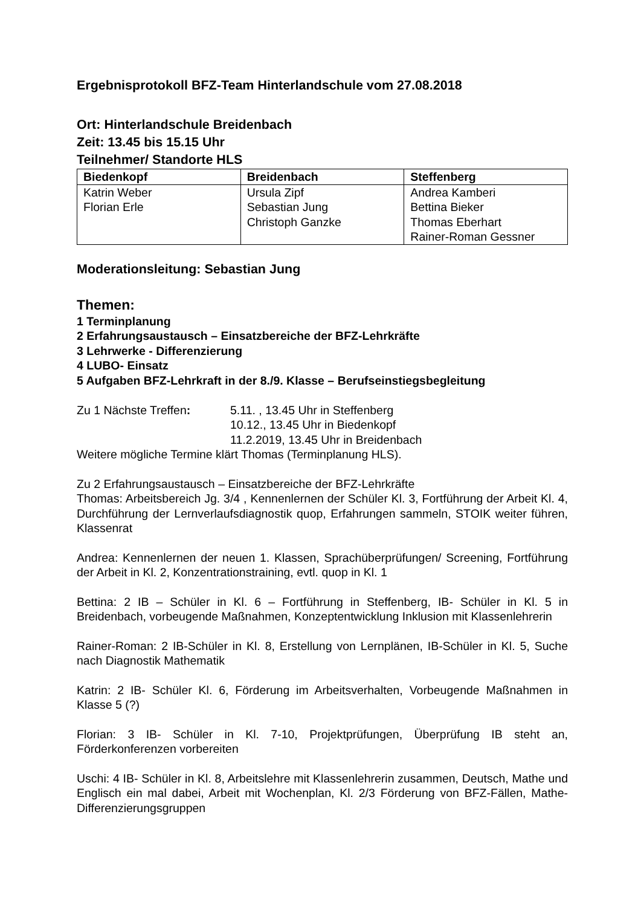Ergebnisprotokoll BFZ-Team Hinterlandschule vom 27.08.2018
Ort: Hinterlandschule Breidenbach
Zeit: 13.45 bis 15.15 Uhr
Teilnehmer/ Standorte HLS
| Biedenkopf | Breidenbach | Steffenberg |
| --- | --- | --- |
| Katrin Weber Florian Erle | Ursula Zipf Sebastian Jung Christoph Ganzke | Andrea Kamberi Bettina Bieker Thomas Eberhart Rainer-Roman Gessner |
Moderationsleitung: Sebastian Jung
Themen:
1 Terminplanung
2 Erfahrungsaustausch – Einsatzbereiche der BFZ-Lehrkräfte
3 Lehrwerke - Differenzierung
4 LUBO- Einsatz
5 Aufgaben BFZ-Lehrkraft in der 8./9. Klasse – Berufseinstiegsbegleitung
Zu 1 Nächste Treffen: 5.11. , 13.45 Uhr in Steffenberg
10.12., 13.45 Uhr in Biedenkopf
11.2.2019, 13.45 Uhr in Breidenbach
Weitere mögliche Termine klärt Thomas (Terminplanung HLS).
Zu 2 Erfahrungsaustausch – Einsatzbereiche der BFZ-Lehrkräfte
Thomas: Arbeitsbereich Jg. 3/4 , Kennenlernen der Schüler Kl. 3, Fortführung der Arbeit Kl. 4, Durchführung der Lernverlaufsdiagnostik quop, Erfahrungen sammeln, STOIK weiter führen, Klassenrat
Andrea: Kennenlernen der neuen 1. Klassen, Sprachüberprüfungen/ Screening, Fortführung der Arbeit in Kl. 2, Konzentrationstraining, evtl. quop in Kl. 1
Bettina: 2 IB – Schüler in Kl. 6 – Fortführung in Steffenberg, IB- Schüler in Kl. 5 in Breidenbach, vorbeugende Maßnahmen, Konzeptentwicklung Inklusion mit Klassenlehrerin
Rainer-Roman: 2 IB-Schüler in Kl. 8, Erstellung von Lernplänen, IB-Schüler in Kl. 5, Suche nach Diagnostik Mathematik
Katrin: 2 IB- Schüler Kl. 6, Förderung im Arbeitsverhalten, Vorbeugende Maßnahmen in Klasse 5 (?)
Florian: 3 IB- Schüler in Kl. 7-10, Projektprüfungen, Überprüfung IB steht an, Förderkonferenzen vorbereiten
Uschi: 4 IB- Schüler in Kl. 8, Arbeitslehre mit Klassenlehrerin zusammen, Deutsch, Mathe und Englisch ein mal dabei, Arbeit mit Wochenplan, Kl. 2/3 Förderung von BFZ-Fällen, Mathe-Differenzierungsgruppen